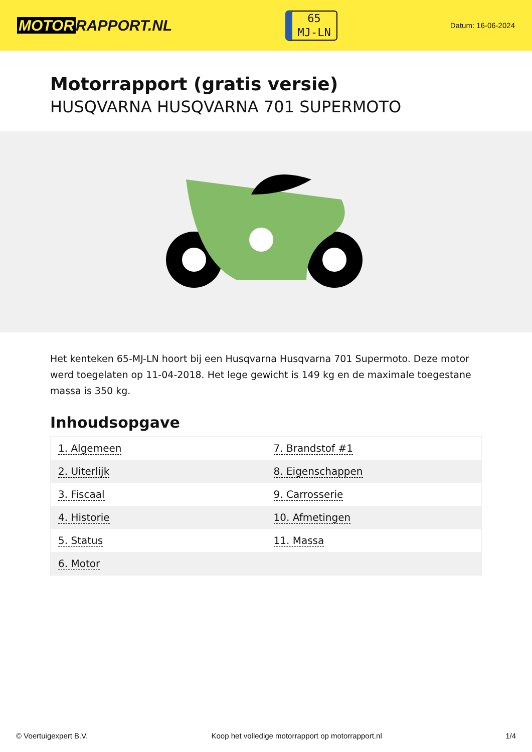MOTOR RAPPORT.NL
65
MJ-LN
Datum: 16-06-2024
Motorrapport (gratis versie)
HUSQVARNA HUSQVARNA 701 SUPERMOTO
Het kenteken 65-MJ-LN hoort bij een Husqvarna Husqvarna 701 Supermoto. Deze motor werd toegelaten op 11-04-2018. Het lege gewicht is 149 kg en de maximale toegestane massa is 350 kg.
Inhoudsopgave
| 1. Algemeen | 7. Brandstof #1 |
| 2. Uiterlijk | 8. Eigenschappen |
| 3. Fiscaal | 9. Carrosserie |
| 4. Historie | 10. Afmetingen |
| 5. Status | 11. Massa |
| 6. Motor | |
© Voertuigexpert B.V. Koop het volledige motorrapport op motorrapport.nl 1/4